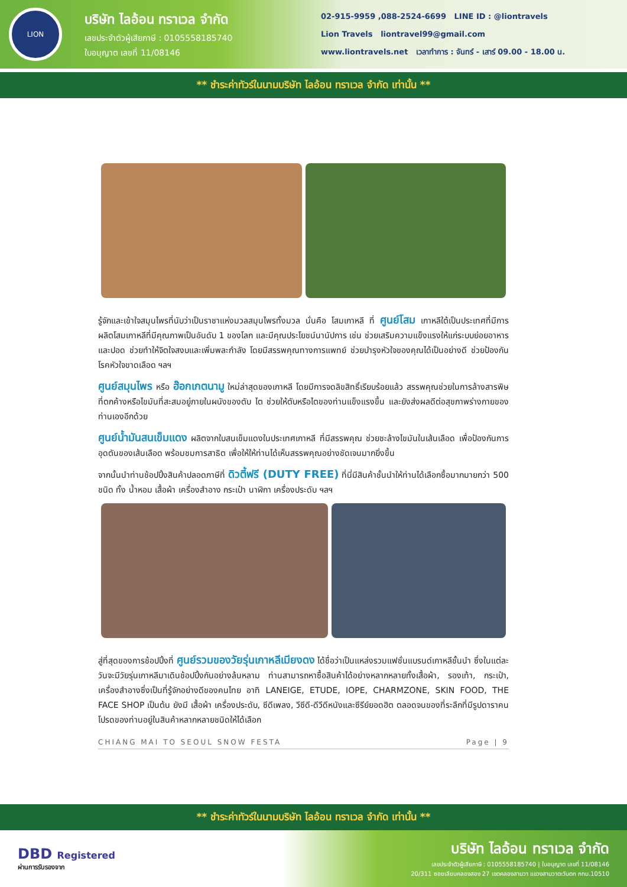LION
บริษัท ไลอ้อน ทราเวล จำกัด
เลขประจำตัวผู้เสียภาษี : 0105558185740
ใบอนุญาต เลขที่ 11/08146
02-915-9959 ,088-2524-6699 LINE ID : @liontravels
Lion Travels liontravel99@gmail.com
www.liontravels.net เวลาทำการ : จันทร์ - เสาร์ 09.00 - 18.00 น.
** ชำระค่าทัวร์ในนามบริษัท ไลอ้อน ทราเวล จำกัด เท่านั้น **
รู้จักและเข้าใจสมุนไพรที่นับว่าเป็นราชาแห่งมวลสมุนไพรทั้งมวล นั่นคือ โสมเกาหลี ที่ ศูนย์โสม เกาหลีใต้เป็นประเทศที่มีการผลิตโสมเกาหลีที่มีคุณภาพเป็นอันดับ 1 ของโลก และมีคุณประโยชน์นานัปการ เช่น ช่วยเสริมความแข็งแรงให้แก่ระบบย่อยอาหารและปอด ช่วยทำให้จิตใจสงบและเพิ่มพละกำลัง โดยมีสรรพคุณทางการแพทย์ ช่วยบำรุงหัวใจของคุณได้เป็นอย่างดี ช่วยป้องกันโรคหัวใจขาดเลือด ฯลฯ
ศูนย์สมุนไพร หรือ ฮ๊อกเกตนามู ใหม่ล่าสุดของเกาหลี โดยมีการจดลิขสิทธิ์เรียบร้อยแล้ว สรรพคุณช่วยในการล้างสารพิษที่ตกค้างหรือไขมันที่สะสมอยู่ภายในผนังของตับ ไต ช่วยให้ตับหรือไตของท่านแข็งแรงขึ้น และยังส่งผลดีต่อสุขภาพร่างกายของท่านเองอีกด้วย
ศูนย์น้ำมันสนเข็มแดง ผลิตจากใบสนเข็มแดงในประเทศเกาหลี ที่มีสรรพคุณ ช่วยชะล้างไขมันในเส้นเลือด เพื่อป้องกันการอุดตันของเส้นเลือด พร้อมชมการสาธิต เพื่อให้ให้ท่านได้เห็นสรรพคุณอย่างชัดเจนมากยิ่งขึ้น
จากนั้นนำท่านช้อปปิ้งสินค้าปลอดภาษีที่ ดิวตี้ฟรี (DUTY FREE) ที่นี่มีสินค้าชั้นนำให้ท่านได้เลือกซื้อมากมายกว่า 500 ชนิด ทั้ง น้ำหอม เสื้อผ้า เครื่องสำอาง กระเป๋า นาฬิกา เครื่องประดับ ฯลฯ
สู่ที่สุดของการช้อปปิ้งที่ ศูนย์รวมของวัยรุ่นเกาหลีเมียงดง ได้ชื่อว่าเป็นแหล่งรวมแฟชั่นแบรนด์เกาหลีชั้นนำ ซึ่งในแต่ละวันจะมีวัยรุ่นเกาหลีมาเดินช้อปปิ้งกันอย่างล้นหลาม ท่านสามารถหาซื้อสินค้าได้อย่างหลากหลายทั้งเสื้อผ้า, รองเท้า, กระเป๋า, เครื่องสำอางซึ่งเป็นที่รู้จักอย่างดีของคนไทย อาทิ LANEIGE, ETUDE, IOPE, CHARMZONE, SKIN FOOD, THE FACE SHOP เป็นต้น ยังมี เสื้อผ้า เครื่องประดับ, ซีดีเพลง, วีซีดี-ดีวีดีหนังและซีรีย์ยอดฮิต ตลอดจนของที่ระลึกที่มีรูปดาราคนโปรดของท่านอยู่ในสินค้าหลากหลายชนิดให้ได้เลือก
CHIANG MAI TO SEOUL SNOW FESTA Page | 9
** ชำระค่าทัวร์ในนามบริษัท ไลอ้อน ทราเวล จำกัด เท่านั้น **
DBD Registered
ผ่านการรับรองจาก
บริษัท ไลอ้อน ทราเวล จำกัด
เลขประจำตัวผู้เสียภาษี : 0105558185740 | ใบอนุญาต เลขที่ 11/08146
20/311 ซอยเลียบคลองสอง 27 เขตคลองสามวา แขวงสามวาตะวันตก กทม.10510